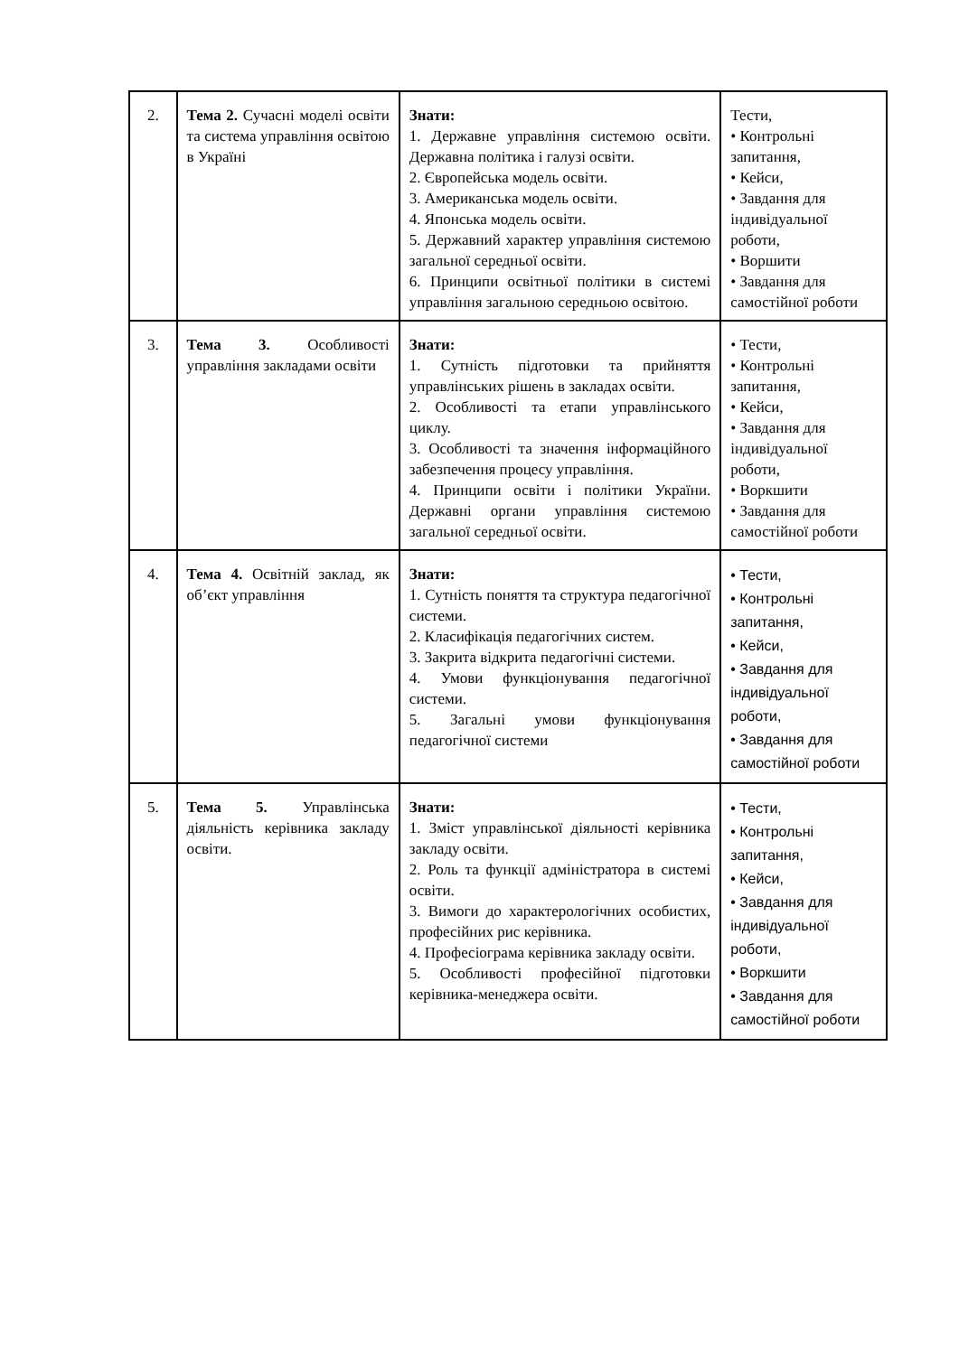| 2. | Тема 2. Сучасні моделі освіти та система управління освітою в Україні | Знати: 1. Державне управління системою освіти. Державна політика і галузі освіти. 2. Європейська модель освіти. 3. Американська модель освіти. 4. Японська модель освіти. 5. Державний характер управління системою загальної середньої освіти. 6. Принципи освітньої політики в системі управління загальною середньою освітою. | Тести, • Контрольні запитання, • Кейси, • Завдання для індивідуальної роботи, • Воршити • Завдання для самостійної роботи |
| 3. | Тема 3. Особливості управління закладами освіти | Знати: 1. Сутність підготовки та прийняття управлінських рішень в закладах освіти. 2. Особливості та етапи управлінського циклу. 3. Особливості та значення інформаційного забезпечення процесу управління. 4. Принципи освіти і політики України. Державні органи управління системою загальної середньої освіти. | • Тести, • Контрольні запитання, • Кейси, • Завдання для індивідуальної роботи, • Воркшити • Завдання для самостійної роботи |
| 4. | Тема 4. Освітній заклад, як об’єкт управління | Знати: 1. Сутність поняття та структура педагогічної системи. 2. Класифікація педагогічних систем. 3. Закрита відкрита педагогічні системи. 4. Умови функціонування педагогічної системи. 5. Загальні умови функціонування педагогічної системи | • Тести, • Контрольні запитання, • Кейси, • Завдання для індивідуальної роботи, • Завдання для самостійної роботи |
| 5. | Тема 5. Управлінська діяльність керівника закладу освіти. | Знати: 1. Зміст управлінської діяльності керівника закладу освіти. 2. Роль та функції адміністратора в системі освіти. 3. Вимоги до характерологічних особистих, професійних рис керівника. 4. Професіограма керівника закладу освіти. 5. Особливості професійної підготовки керівника-менеджера освіти. | • Тести, • Контрольні запитання, • Кейси, • Завдання для індивідуальної роботи, • Воркшити • Завдання для самостійної роботи |